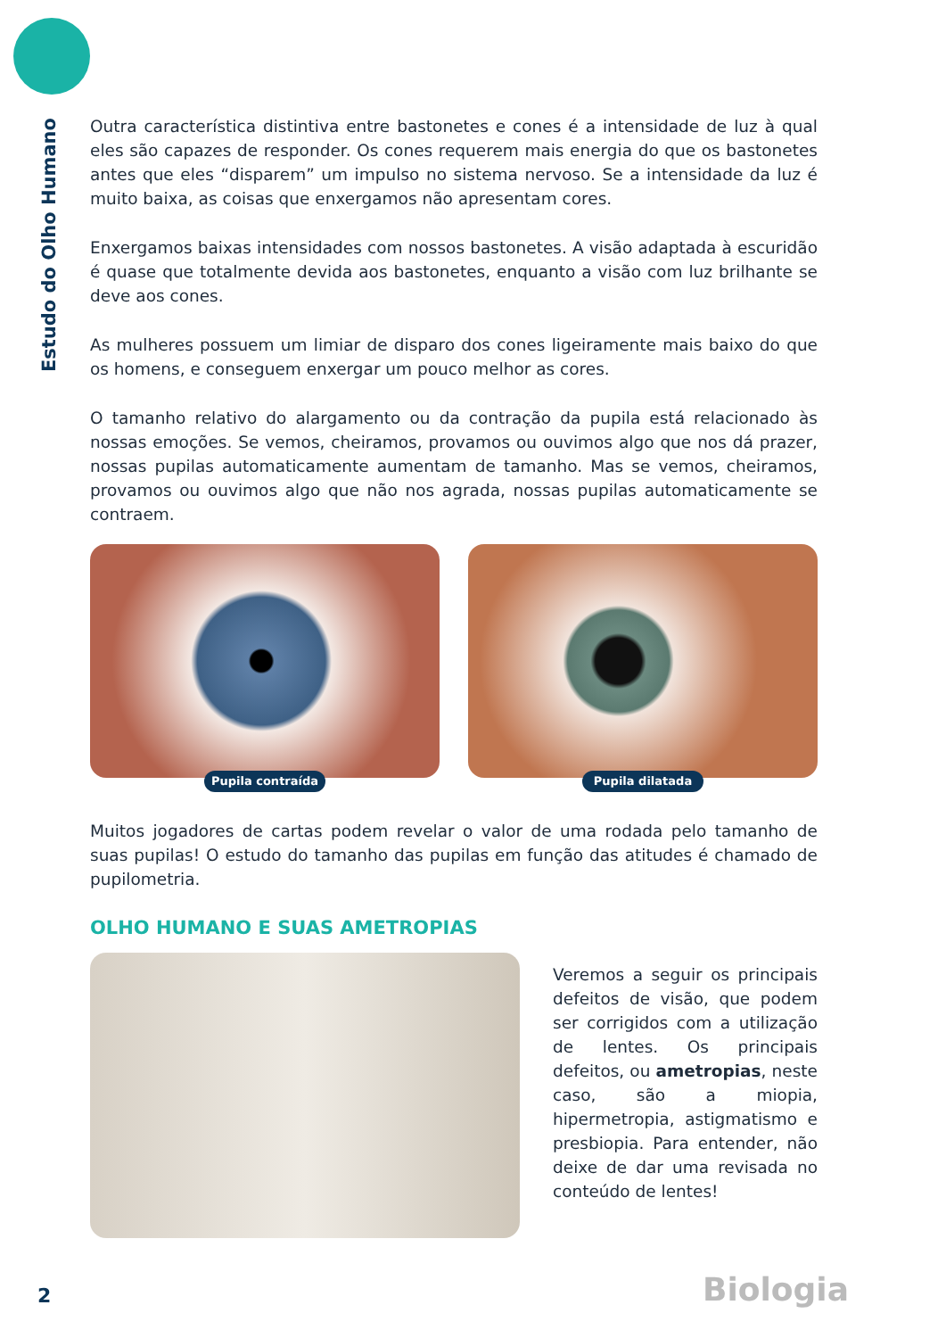Estudo do Olho Humano
Outra característica distintiva entre bastonetes e cones é a intensidade de luz à qual eles são capazes de responder. Os cones requerem mais energia do que os bastonetes antes que eles “disparem” um impulso no sistema nervoso. Se a intensidade da luz é muito baixa, as coisas que enxergamos não apresentam cores.
Enxergamos baixas intensidades com nossos bastonetes. A visão adaptada à escuridão é quase que totalmente devida aos bastonetes, enquanto a visão com luz brilhante se deve aos cones.
As mulheres possuem um limiar de disparo dos cones ligeiramente mais baixo do que os homens, e conseguem enxergar um pouco melhor as cores.
O tamanho relativo do alargamento ou da contração da pupila está relacionado às nossas emoções. Se vemos, cheiramos, provamos ou ouvimos algo que nos dá prazer, nossas pupilas automaticamente aumentam de tamanho. Mas se vemos, cheiramos, provamos ou ouvimos algo que não nos agrada, nossas pupilas automaticamente se contraem.
Pupila contraída Pupila dilatada
Muitos jogadores de cartas podem revelar o valor de uma rodada pelo tamanho de suas pupilas! O estudo do tamanho das pupilas em função das atitudes é chamado de pupilometria.
OLHO HUMANO E SUAS AMETROPIAS
Veremos a seguir os principais defeitos de visão, que podem ser corrigidos com a utilização de lentes. Os principais defeitos, ou ametropias, neste caso, são a miopia, hipermetropia, astigmatismo e presbiopia. Para entender, não deixe de dar uma revisada no conteúdo de lentes!
2 Biologia